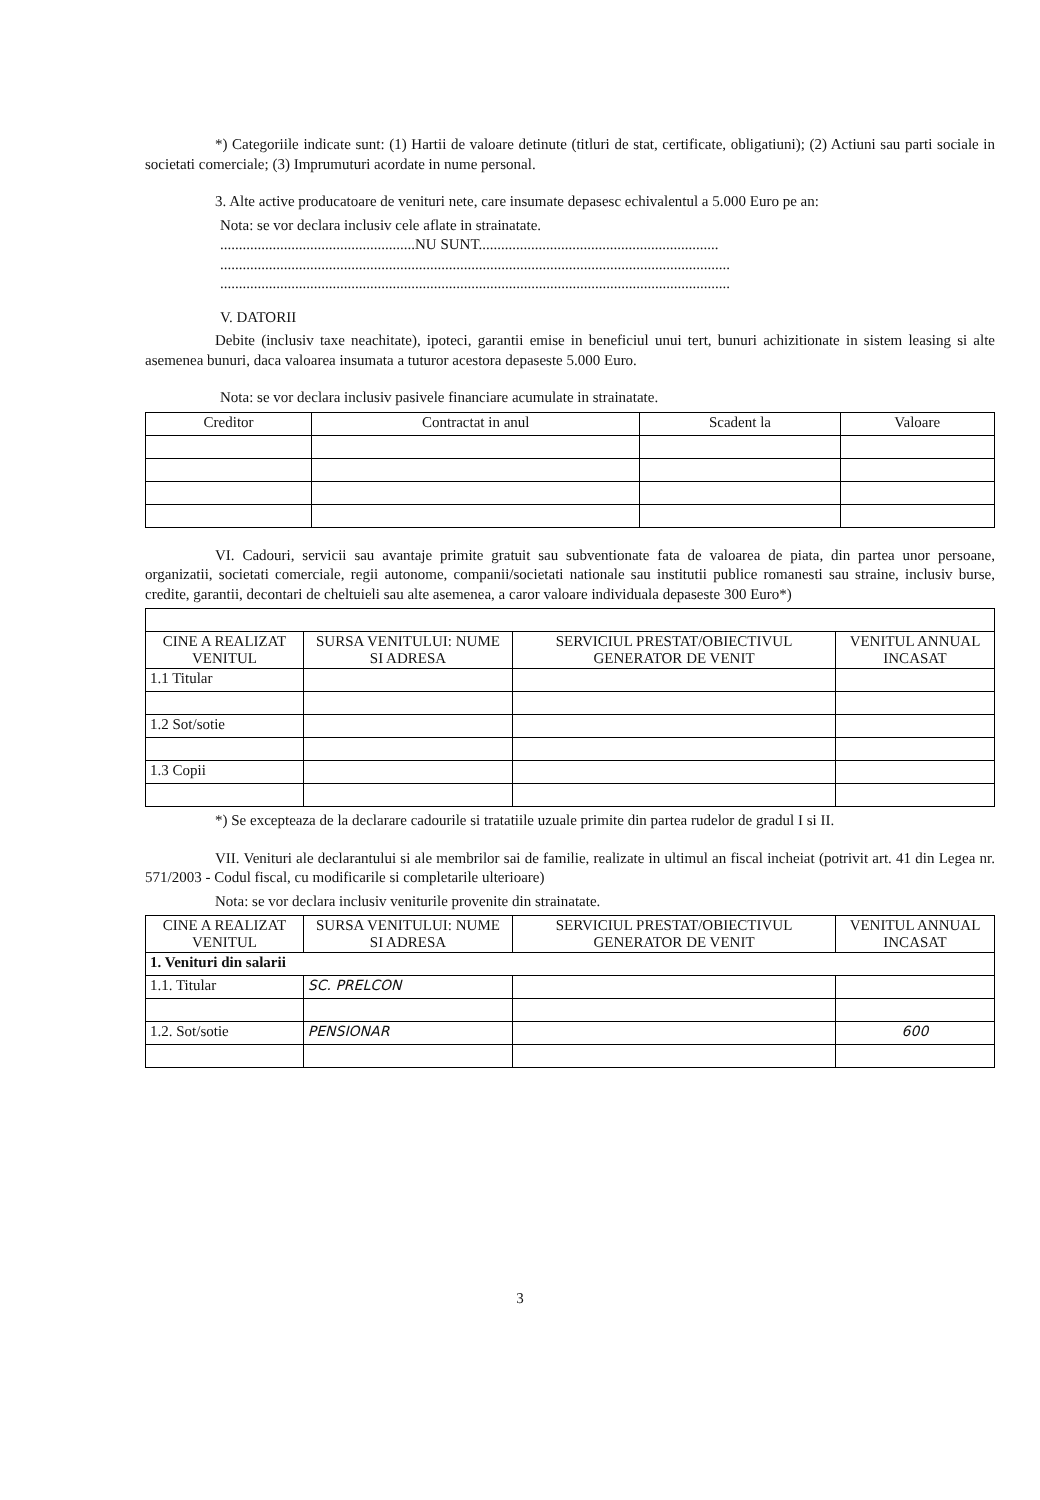*) Categoriile indicate sunt: (1) Hartii de valoare detinute (titluri de stat, certificate, obligatiuni); (2) Actiuni sau parti sociale in societati comerciale; (3) Imprumuturi acordate in nume personal.
3. Alte active producatoare de venituri nete, care insumate depasesc echivalentul a 5.000 Euro pe an:
Nota: se vor declara inclusiv cele aflate in strainatate.
....................................................NU SUNT................................................................
........................................................................................................................................
........................................................................................................................................
V. DATORII
Debite (inclusiv taxe neachitate), ipoteci, garantii emise in beneficiul unui tert, bunuri achizitionate in sistem leasing si alte asemenea bunuri, daca valoarea insumata a tuturor acestora depaseste 5.000 Euro.
Nota: se vor declara inclusiv pasivele financiare acumulate in strainatate.
| Creditor | Contractat in anul | Scadent la | Valoare |
| --- | --- | --- | --- |
VI. Cadouri, servicii sau avantaje primite gratuit sau subventionate fata de valoarea de piata, din partea unor persoane, organizatii, societati comerciale, regii autonome, companii/societati nationale sau institutii publice romanesti sau straine, inclusiv burse, credite, garantii, decontari de cheltuieli sau alte asemenea, a caror valoare individuala depaseste 300 Euro*)
| CINE A REALIZAT VENITUL | SURSA VENITULUI: NUME SI ADRESA | SERVICIUL PRESTAT/OBIECTIVUL GENERATOR DE VENIT | VENITUL ANNUAL INCASAT |
| --- | --- | --- | --- |
| 1.1 Titular | | | |
| 1.2 Sot/sotie | | | |
| 1.3 Copii | | | |
*) Se excepteaza de la declarare cadourile si tratatiile uzuale primite din partea rudelor de gradul I si II.
VII. Venituri ale declarantului si ale membrilor sai de familie, realizate in ultimul an fiscal incheiat (potrivit art. 41 din Legea nr. 571/2003 - Codul fiscal, cu modificarile si completarile ulterioare)
Nota: se vor declara inclusiv veniturile provenite din strainatate.
| CINE A REALIZAT VENITUL | SURSA VENITULUI: NUME SI ADRESA | SERVICIUL PRESTAT/OBIECTIVUL GENERATOR DE VENIT | VENITUL ANNUAL INCASAT |
| --- | --- | --- | --- |
| 1. Venituri din salarii | | | |
| 1.1. Titular | SC. PRELCON | | |
| 1.2. Sot/sotie | PENSIONAR | | 600 |
3